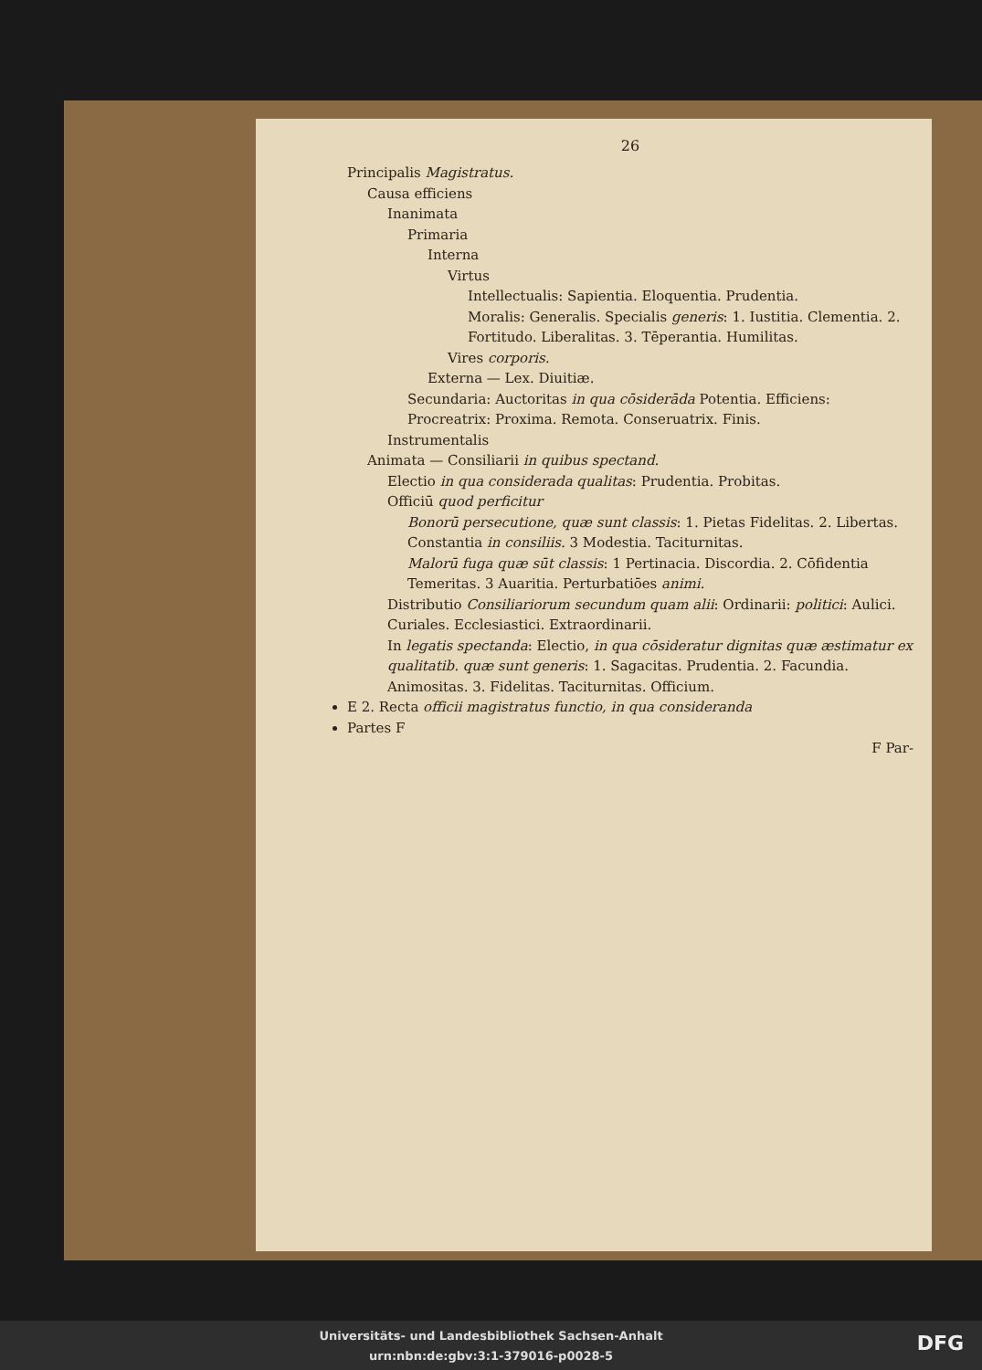26
Principalis Magistratus.
Causa efficiens
Inanimata
Primaria
Interna
Virtus
Intellectualis: Sapientia. Eloquentia. Prudentia.
Moralis: Generalis. Specialis generis: 1. Iustitia. Clementia. 2. Fortitudo. Liberalitas. 3. Tēperantia. Humilitas.
Vires corporis.
Externa — Lex. Diuitiæ.
Secundaria: Auctoritas in qua cōsiderāda Potentia. Efficiens: Procreatrix: Proxima. Remota. Conseruatrix. Finis.
Instrumentalis
Animata — Consiliarii in quibus spectand.
Electio in qua considerada qualitas: Prudentia. Probitas.
Officiū quod perficitur
Bonorū persecutione, quæ sunt classis: 1. Pietas Fidelitas. 2. Libertas. Constantia in consiliis. 3 Modestia. Taciturnitas.
Malorū fuga quæ sūt classis: 1 Pertinacia. Discordia. 2. Cōfidentia Temeritas. 3 Auaritia. Perturbatiōes animi.
Distributio Consiliariorum secundum quam alii: Ordinarii: politici: Aulici. Curiales. Ecclesiastici. Extraordinarii.
In legatis spectanda: Electio, in qua cōsideratur dignitas quæ æstimatur ex qualitatib. quæ sunt generis: 1. Sagacitas. Prudentia. 2. Facundia. Animositas. 3. Fidelitas. Taciturnitas. Officium.
E 2. Recta officii magistratus functio, in qua consideranda
Partes F
F Par-
Universitäts- und Landesbibliothek Sachsen-Anhalt
urn:nbn:de:gbv:3:1-379016-p0028-5
DFG